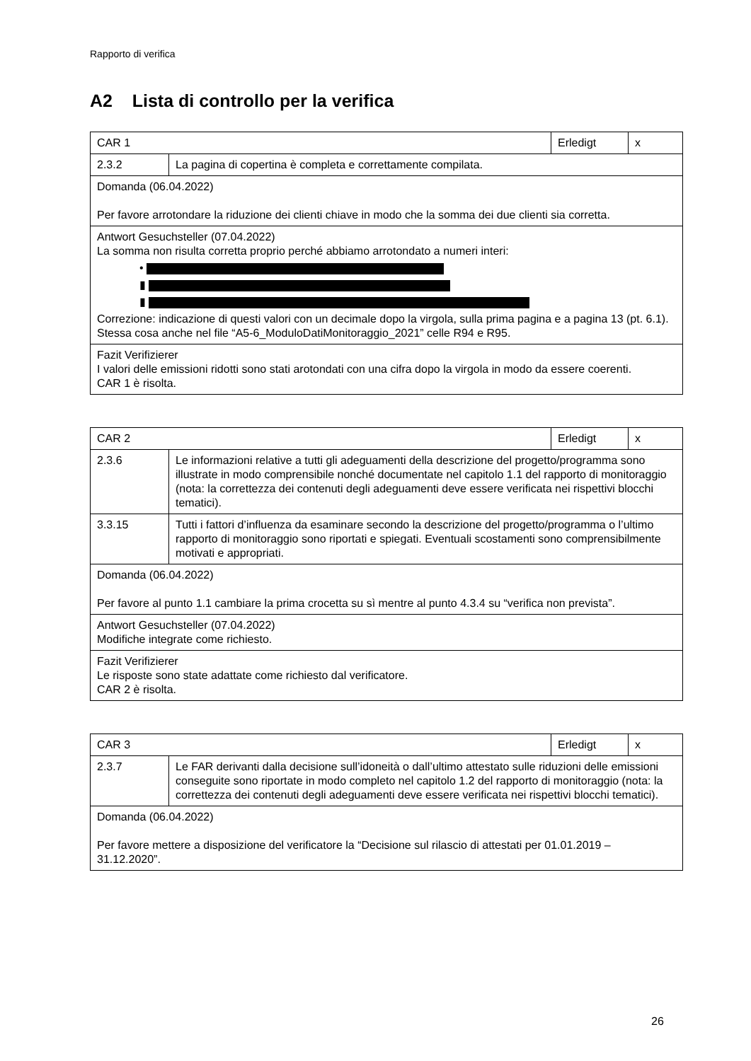Rapporto di verifica
A2 Lista di controllo per la verifica
| CAR 1 | | Erledigt | x |
| 2.3.2 | La pagina di copertina è completa e correttamente compilata. | | |
| Domanda (06.04.2022) Per favore arrotondare la riduzione dei clienti chiave in modo che la somma dei due clienti sia corretta. | | | |
| Antwort Gesuchsteller (07.04.2022) La somma non risulta corretta proprio perché abbiamo arrotondato a numeri interi: • ▮ ▮ Correzione: indicazione di questi valori con un decimale dopo la virgola, sulla prima pagina e a pagina 13 (pt. 6.1). Stessa cosa anche nel file “A5-6_ModuloDatiMonitoraggio_2021” celle R94 e R95. | | | |
| Fazit Verifizierer I valori delle emissioni ridotti sono stati arotondati con una cifra dopo la virgola in modo da essere coerenti. CAR 1 è risolta. | | | |
| CAR 2 | | Erledigt | x |
| 2.3.6 | Le informazioni relative a tutti gli adeguamenti della descrizione del progetto/programma sono illustrate in modo comprensibile nonché documentate nel capitolo 1.1 del rapporto di monitoraggio (nota: la correttezza dei contenuti degli adeguamenti deve essere verificata nei rispettivi blocchi tematici). | | |
| 3.3.15 | Tutti i fattori d’influenza da esaminare secondo la descrizione del progetto/programma o l’ultimo rapporto di monitoraggio sono riportati e spiegati. Eventuali scostamenti sono comprensibilmente motivati e appropriati. | | |
| Domanda (06.04.2022) Per favore al punto 1.1 cambiare la prima crocetta su sì mentre al punto 4.3.4 su “verifica non prevista”. | | | |
| Antwort Gesuchsteller (07.04.2022) Modifiche integrate come richiesto. | | | |
| Fazit Verifizierer Le risposte sono state adattate come richiesto dal verificatore. CAR 2 è risolta. | | | |
| CAR 3 | | Erledigt | x |
| 2.3.7 | Le FAR derivanti dalla decisione sull’idoneità o dall’ultimo attestato sulle riduzioni delle emissioni conseguite sono riportate in modo completo nel capitolo 1.2 del rapporto di monitoraggio (nota: la correttezza dei contenuti degli adeguamenti deve essere verificata nei rispettivi blocchi tematici). | | |
| Domanda (06.04.2022) Per favore mettere a disposizione del verificatore la “Decisione sul rilascio di attestati per 01.01.2019 – 31.12.2020”. | | | |
26